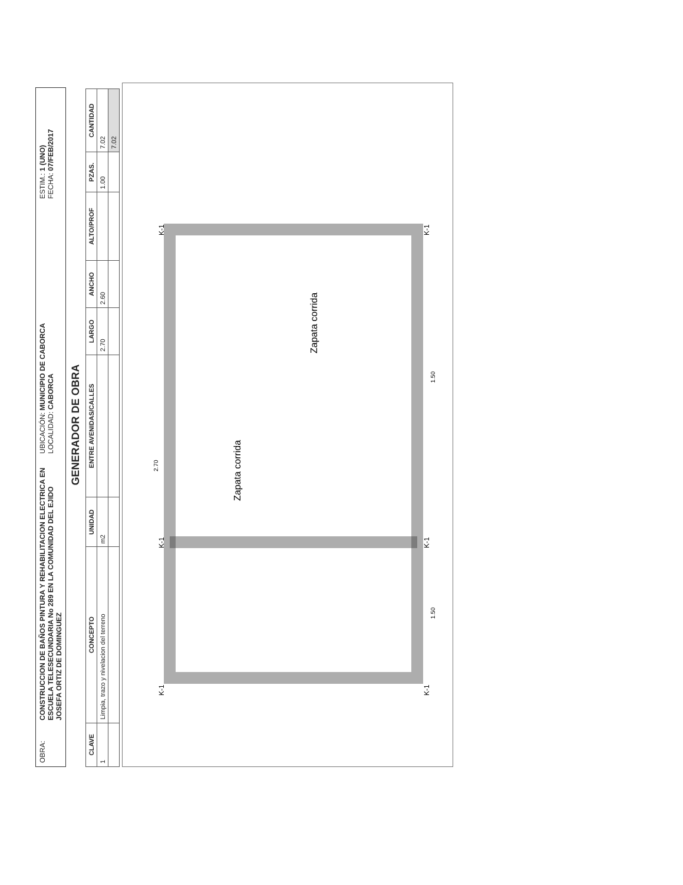OBRA:
CONSTRUCCION DE BAÑOS PINTURA Y REHABILITACION ELECTRICA EN ESCUELA TELESECUNDARIA No 289 EN LA COMUNIDAD DEL EJIDO JOSEFA ORTIZ DE DOMINGUEZ
UBICACIÓN: MUNICIPIO DE CABORCA
LOCALIDAD: CABORCA
ESTIM.: 1 (UNO)
FECHA: 07/FEB/2017
GENERADOR DE OBRA
| CLAVE | CONCEPTO | UNIDAD | ENTRE AVENIDAS/CALLES | LARGO | ANCHO | ALTO/PROF | PZAS. | CANTIDAD |
| --- | --- | --- | --- | --- | --- | --- | --- | --- |
| 1 | Limpia, trazo y nivelacion del terreno | m2 | | 2.70 | 2.60 | | 1.00 | 7.02 |
| | | | | | | | | 7.02 |
Zapata corrida
Zapata corrida
2.70
1.50
1.50
K-1
K-1
K-1
K-1
K-1
K-1